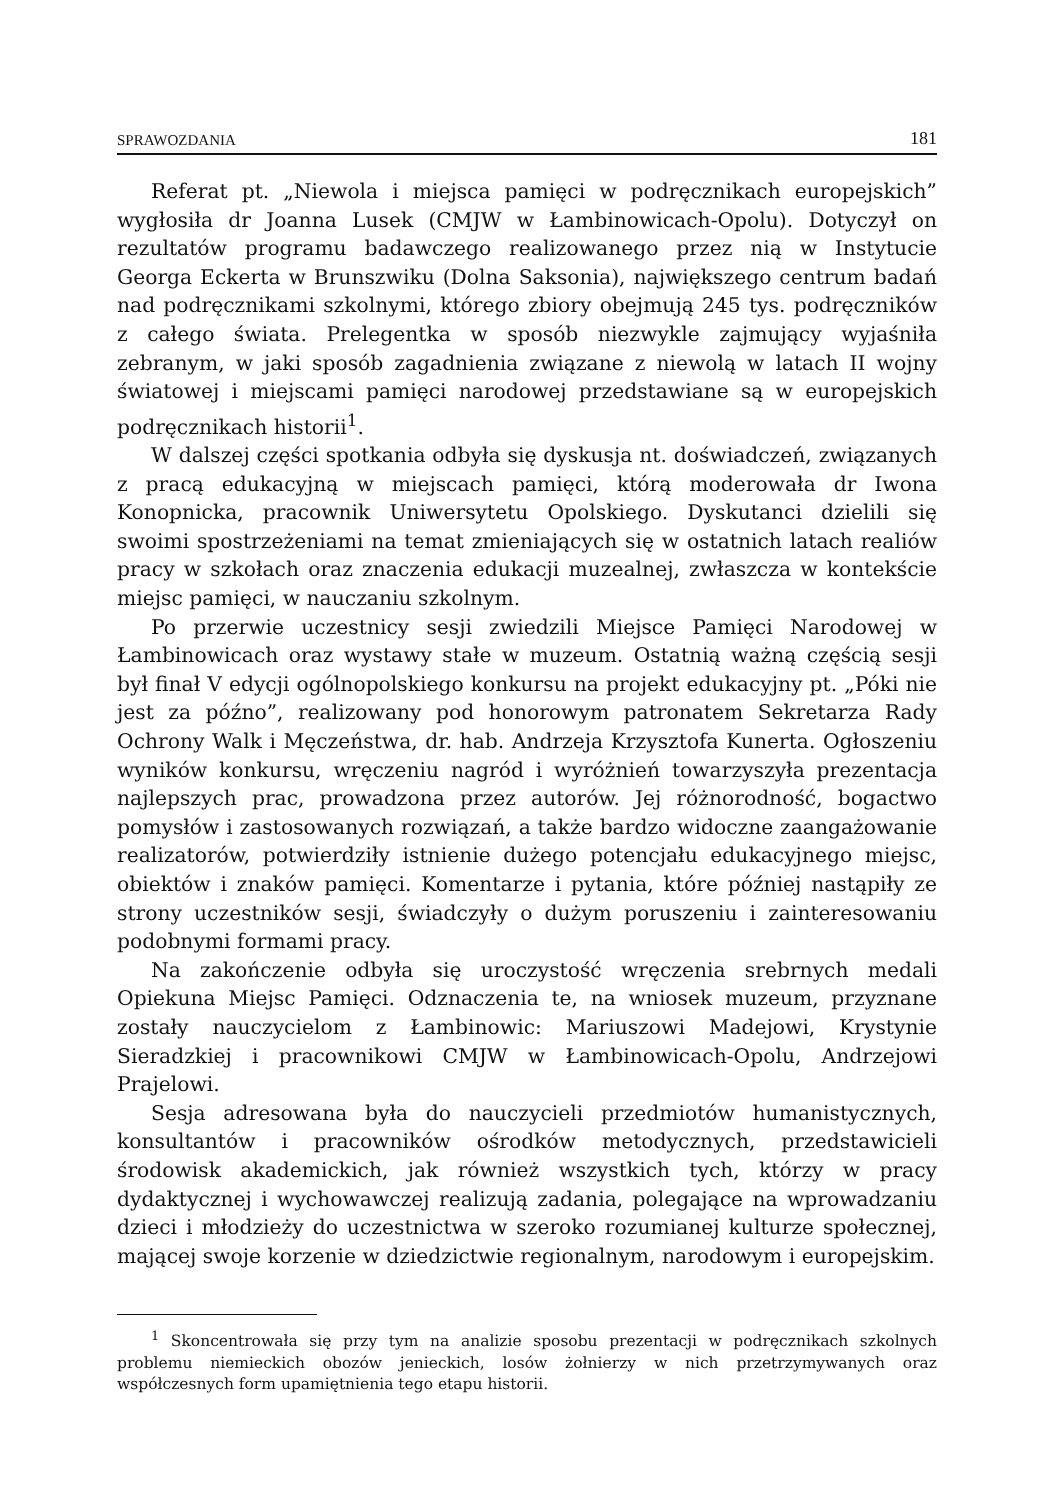SPRAWOZDANIA 181
Referat pt. „Niewola i miejsca pamięci w podręcznikach europejskich” wygłosiła dr Joanna Lusek (CMJW w Łambinowicach-Opolu). Dotyczył on rezultatów programu badawczego realizowanego przez nią w Instytucie Georga Eckerta w Brunszwiku (Dolna Saksonia), największego centrum badań nad podręcznikami szkolnymi, którego zbiory obejmują 245 tys. podręczników z całego świata. Prelegentka w sposób niezwykle zajmujący wyjaśniła zebranym, w jaki sposób zagadnienia związane z niewolą w latach II wojny światowej i miejscami pamięci narodowej przedstawiane są w europejskich podręcznikach historii<sup>1</sup>.
W dalszej części spotkania odbyła się dyskusja nt. doświadczeń, związanych z pracą edukacyjną w miejscach pamięci, którą moderowała dr Iwona Konopnicka, pracownik Uniwersytetu Opolskiego. Dyskutanci dzielili się swoimi spostrzeżeniami na temat zmieniających się w ostatnich latach realiów pracy w szkołach oraz znaczenia edukacji muzealnej, zwłaszcza w kontekście miejsc pamięci, w nauczaniu szkolnym.
Po przerwie uczestnicy sesji zwiedzili Miejsce Pamięci Narodowej w Łambinowicach oraz wystawy stałe w muzeum. Ostatnią ważną częścią sesji był finał V edycji ogólnopolskiego konkursu na projekt edukacyjny pt. „Póki nie jest za późno”, realizowany pod honorowym patronatem Sekretarza Rady Ochrony Walk i Męczeństwa, dr. hab. Andrzeja Krzysztofa Kunerta. Ogłoszeniu wyników konkursu, wręczeniu nagród i wyróżnień towarzyszyła prezentacja najlepszych prac, prowadzona przez autorów. Jej różnorodność, bogactwo pomysłów i zastosowanych rozwiązań, a także bardzo widoczne zaangażowanie realizatorów, potwierdziły istnienie dużego potencjału edukacyjnego miejsc, obiektów i znaków pamięci. Komentarze i pytania, które później nastąpiły ze strony uczestników sesji, świadczyły o dużym poruszeniu i zainteresowaniu podobnymi formami pracy.
Na zakończenie odbyła się uroczystość wręczenia srebrnych medali Opiekuna Miejsc Pamięci. Odznaczenia te, na wniosek muzeum, przyznane zostały nauczycielom z Łambinowic: Mariuszowi Madejowi, Krystynie Sieradzkiej i pracownikowi CMJW w Łambinowicach-Opolu, Andrzejowi Prajelowi.
Sesja adresowana była do nauczycieli przedmiotów humanistycznych, konsultantów i pracowników ośrodków metodycznych, przedstawicieli środowisk akademickich, jak również wszystkich tych, którzy w pracy dydaktycznej i wychowawczej realizują zadania, polegające na wprowadzaniu dzieci i młodzieży do uczestnictwa w szeroko rozumianej kulturze społecznej, mającej swoje korzenie w dziedzictwie regionalnym, narodowym i europejskim.
<sup>1</sup> Skoncentrowała się przy tym na analizie sposobu prezentacji w podręcznikach szkolnych problemu niemieckich obozów jenieckich, losów żołnierzy w nich przetrzymywanych oraz współczesnych form upamiętnienia tego etapu historii.